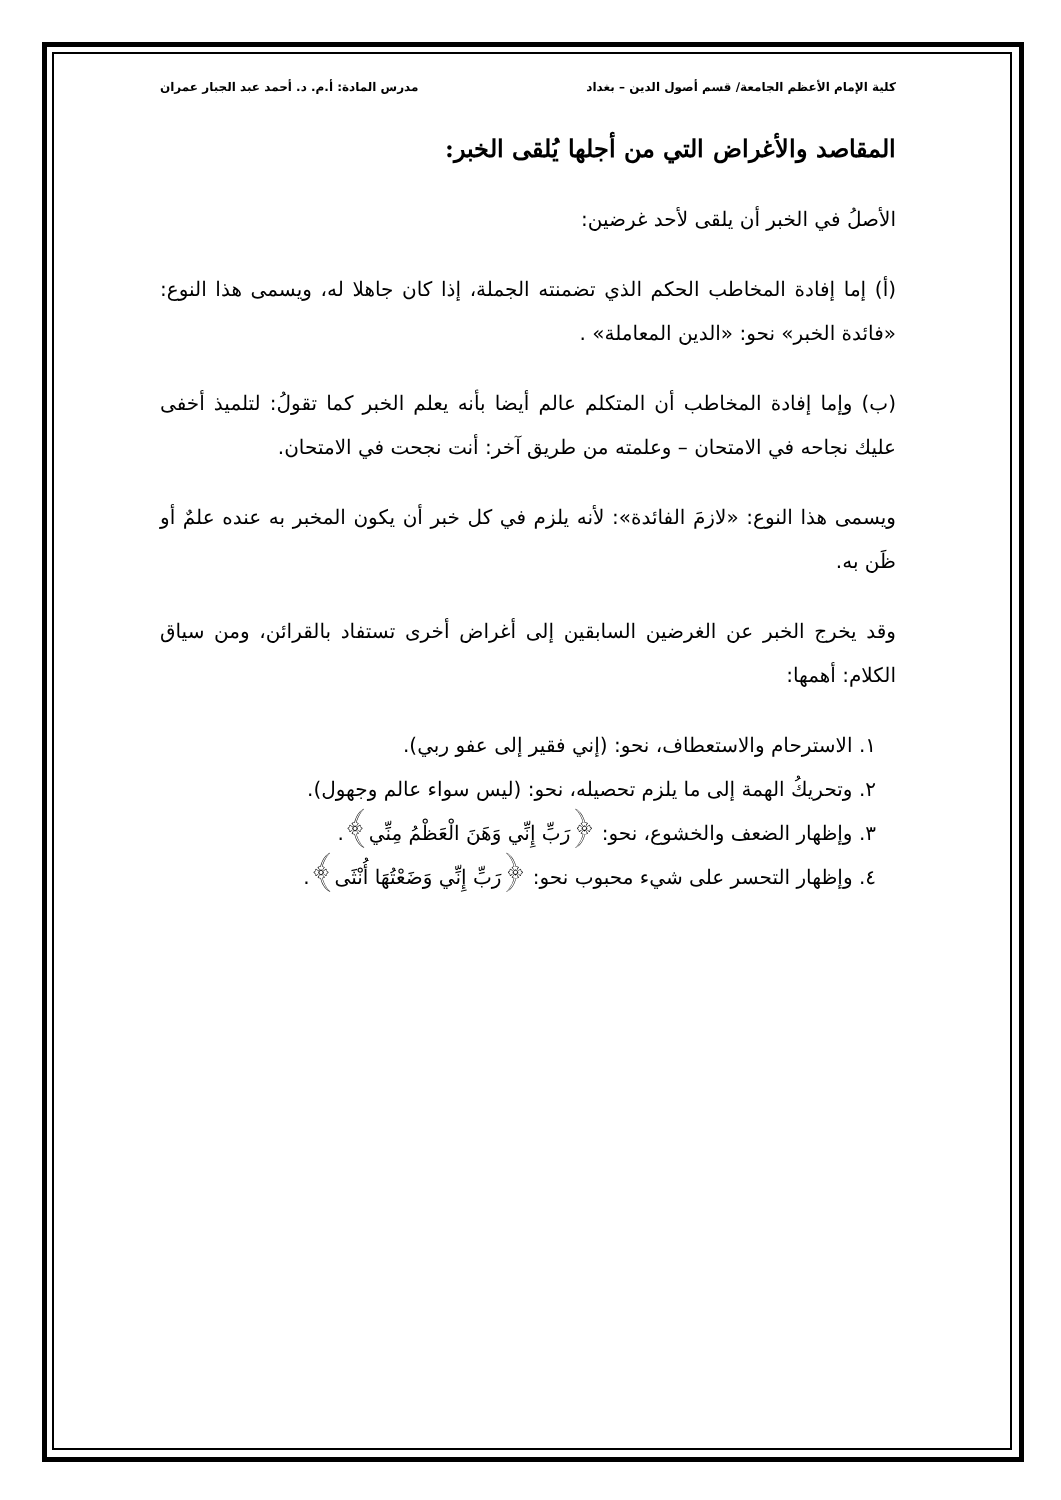كلية الإمام الأعظم الجامعة/ قسم أصول الدين – بغداد مدرس المادة: أ.م. د. أحمد عبد الجبار عمران
المقاصد والأغراض التي من أجلها يُلقى الخبر:
الأصلُ في الخبر أن يلقى لأحد غرضين:
(أ) إما إفادة المخاطب الحكم الذي تضمنته الجملة، إذا كان جاهلا له، ويسمى هذا النوع: «فائدة الخبر» نحو: «الدين المعاملة» .
(ب) وإما إفادة المخاطب أن المتكلم عالم أيضا بأنه يعلم الخبر كما تقولُ: لتلميذ أخفى عليك نجاحه في الامتحان – وعلمته من طريق آخر: أنت نجحت في الامتحان.
ويسمى هذا النوع: «لازمَ الفائدة»: لأنه يلزم في كل خبر أن يكون المخبر به عنده علمٌ أو ظَن به.
وقد يخرج الخبر عن الغرضين السابقين إلى أغراض أخرى تستفاد بالقرائن، ومن سياق الكلام: أهمها:
١. الاسترحام والاستعطاف، نحو: (إني فقير إلى عفو ربي).
٢. وتحريكُ الهمة إلى ما يلزم تحصيله، نحو: (ليس سواء عالم وجهول).
٣. وإظهار الضعف والخشوع، نحو: ﴿رَبِّ إِنِّي وَهَنَ الْعَظْمُ مِنِّي﴾.
٤. وإظهار التحسر على شيء محبوب نحو: ﴿رَبِّ إِنِّي وَضَعْتُهَا أُنْثَى﴾.